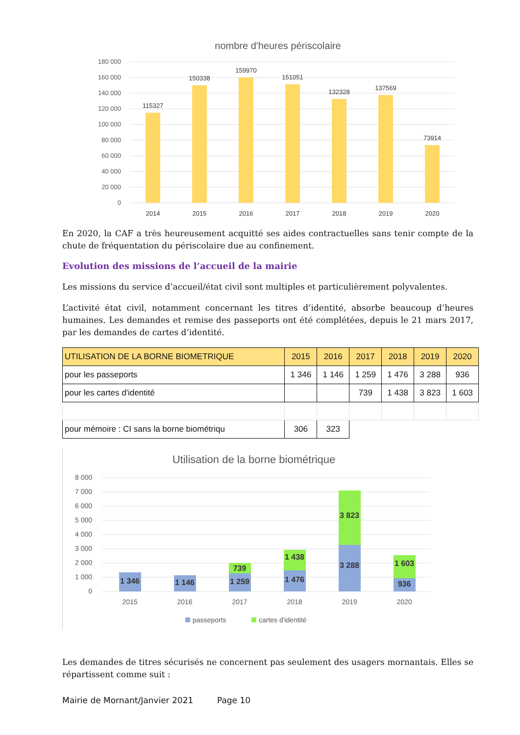nombre d'heures périscolaire
180 000
160 000
140 000
120 000
100 000
80 000
60 000
40 000
20 000
0
115327
150338
159970
151051
132328
137569
73914
2014
2015
2016
2017
2018
2019
2020
En 2020, la CAF a très heureusement acquitté ses aides contractuelles sans tenir compte de la chute de fréquentation du périscolaire due au confinement.
Evolution des missions de l’accueil de la mairie
Les missions du service d’accueil/état civil sont multiples et particulièrement polyvalentes.
L’activité état civil, notamment concernant les titres d’identité, absorbe beaucoup d’heures humaines. Les demandes et remise des passeports ont été complétées, depuis le 21 mars 2017, par les demandes de cartes d’identité.
| UTILISATION DE LA BORNE BIOMETRIQUE | 2015 | 2016 | 2017 | 2018 | 2019 | 2020 |
| --- | --- | --- | --- | --- | --- | --- |
| pour les passeports | 1 346 | 1 146 | 1 259 | 1 476 | 3 288 | 936 |
| pour les cartes d'identité | | | 739 | 1 438 | 3 823 | 1 603 |
| pour mémoire : CI sans la borne biométriqu | 306 | 323 | | | | |
Utilisation de la borne biométrique
8 000
7 000
6 000
5 000
4 000
3 000
2 000
1 000
0
1 346
1 146
1 259
739
1 476
1 438
3 288
3 823
936
1 603
2015
2016
2017
2018
2019
2020
passeports
cartes d'identité
Les demandes de titres sécurisés ne concernent pas seulement des usagers mornantais. Elles se répartissent comme suit :
Mairie de Mornant/Janvier 2021 Page 10